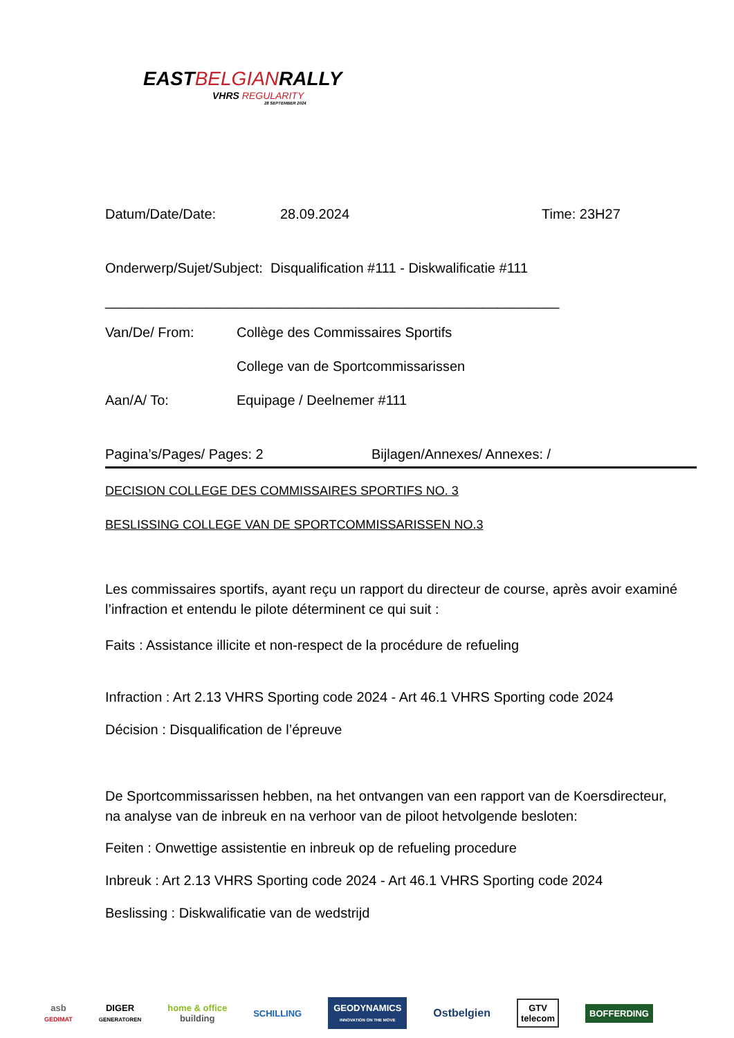EASTBELGIANRALLY
VHRS REGULARITY
28 SEPTEMBER 2024
Datum/Date/Date: 28.09.2024 Time: 23H27
Onderwerp/Sujet/Subject: Disqualification #111 - Diskwalificatie #111
___________________________________________________________
Van/De/ From: Collège des Commissaires Sportifs
College van de Sportcommissarissen
Aan/A/ To: Equipage / Deelnemer #111
Pagina’s/Pages/ Pages: 2 Bijlagen/Annexes/ Annexes: /
DECISION COLLEGE DES COMMISSAIRES SPORTIFS NO. 3
BESLISSING COLLEGE VAN DE SPORTCOMMISSARISSEN NO.3
Les commissaires sportifs, ayant reçu un rapport du directeur de course, après avoir examiné l’infraction et entendu le pilote déterminent ce qui suit :
Faits : Assistance illicite et non-respect de la procédure de refueling
Infraction : Art 2.13 VHRS Sporting code 2024 - Art 46.1 VHRS Sporting code 2024
Décision : Disqualification de l’épreuve
De Sportcommissarissen hebben, na het ontvangen van een rapport van de Koersdirecteur, na analyse van de inbreuk en na verhoor van de piloot hetvolgende besloten:
Feiten : Onwettige assistentie en inbreuk op de refueling procedure
Inbreuk : Art 2.13 VHRS Sporting code 2024 - Art 46.1 VHRS Sporting code 2024
Beslissing : Diskwalificatie van de wedstrijd
asb
GEDIMAT
DIGER
GENERATOREN
home & office
building
SCHILLING
GEODYNAMICS
INNOVATION ON THE MOVE
Ostbelgien
GTV
telecom
BOFFERDING